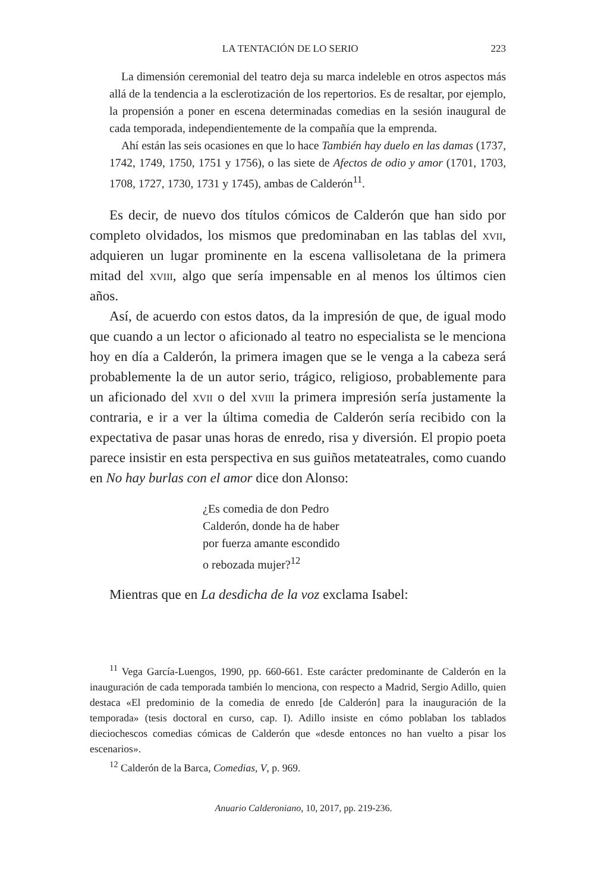LA TENTACIÓN DE LO SERIO 223
La dimensión ceremonial del teatro deja su marca indeleble en otros aspectos más allá de la tendencia a la esclerotización de los repertorios. Es de resaltar, por ejemplo, la propensión a poner en escena determinadas comedias en la sesión inaugural de cada temporada, independientemente de la compañía que la emprenda.
Ahí están las seis ocasiones en que lo hace También hay duelo en las damas (1737, 1742, 1749, 1750, 1751 y 1756), o las siete de Afectos de odio y amor (1701, 1703, 1708, 1727, 1730, 1731 y 1745), ambas de Calderón<sup>11</sup>.
Es decir, de nuevo dos títulos cómicos de Calderón que han sido por completo olvidados, los mismos que predominaban en las tablas del xvii, adquieren un lugar prominente en la escena vallisoletana de la primera mitad del xviii, algo que sería impensable en al menos los últimos cien años.
Así, de acuerdo con estos datos, da la impresión de que, de igual modo que cuando a un lector o aficionado al teatro no especialista se le menciona hoy en día a Calderón, la primera imagen que se le venga a la cabeza será probablemente la de un autor serio, trágico, religioso, probablemente para un aficionado del xvii o del xviii la primera impresión sería justamente la contraria, e ir a ver la última comedia de Calderón sería recibido con la expectativa de pasar unas horas de enredo, risa y diversión. El propio poeta parece insistir en esta perspectiva en sus guiños metateatrales, como cuando en No hay burlas con el amor dice don Alonso:
¿Es comedia de don Pedro
Calderón, donde ha de haber
por fuerza amante escondido
o rebozada mujer?<sup>12</sup>
Mientras que en La desdicha de la voz exclama Isabel:
<sup>11</sup> Vega García-Luengos, 1990, pp. 660-661. Este carácter predominante de Calderón en la inauguración de cada temporada también lo menciona, con respecto a Madrid, Sergio Adillo, quien destaca «El predominio de la comedia de enredo [de Calderón] para la inauguración de la temporada» (tesis doctoral en curso, cap. I). Adillo insiste en cómo poblaban los tablados dieciochescos comedias cómicas de Calderón que «desde entonces no han vuelto a pisar los escenarios».
<sup>12</sup> Calderón de la Barca, Comedias, V, p. 969.
Anuario Calderoniano, 10, 2017, pp. 219-236.